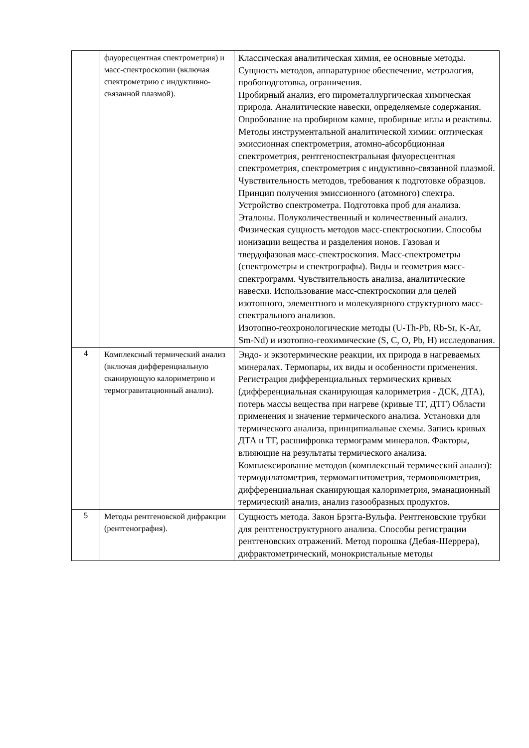| | флуоресцентная спектрометрия) и масс-спектроскопии (включая спектрометрию с индуктивно-связанной плазмой). | Классическая аналитическая химия, ее основные методы. Сущность методов, аппаратурное обеспечение, метрология, пробоподготовка, ограничения. Пробирный анализ, его пирометаллургическая химическая природа. Аналитические навески, определяемые содержания. Опробование на пробирном камне, пробирные иглы и реактивы. Методы инструментальной аналитической химии: оптическая эмиссионная спектрометрия, атомно-абсорбционная спектрометрия, рентгеноспектральная флуоресцентная спектрометрия, спектрометрия с индуктивно-связанной плазмой. Чувствительность методов, требования к подготовке образцов. Принцип получения эмиссионного (атомного) спектра. Устройство спектрометра. Подготовка проб для анализа. Эталоны. Полуколичественный и количественный анализ. Физическая сущность методов масс-спектроскопии. Способы ионизации вещества и разделения ионов. Газовая и твердофазовая масс-спектроскопия. Масс-спектрометры (спектрометры и спектрографы). Виды и геометрия масс-спектрограмм. Чувствительность анализа, аналитические навески. Использование масс-спектроскопии для целей изотопного, элементного и молекулярного структурного масс-спектрального анализов. Изотопно-геохронологические методы (U-Th-Pb, Rb-Sr, K-Ar, Sm-Nd) и изотопно-геохимические (S, C, O, Pb, H) исследования. |
| 4 | Комплексный термический анализ (включая дифференциальную сканирующую калориметрию и термогравитационный анализ). | Эндо- и экзотермические реакции, их природа в нагреваемых минералах. Термопары, их виды и особенности применения. Регистрация дифференциальных термических кривых (дифференциальная сканирующая калориметрия - ДСК, ДТА), потерь массы вещества при нагреве (кривые ТГ, ДТГ) Области применения и значение термического анализа. Установки для термического анализа, принципиальные схемы. Запись кривых ДТА и ТГ, расшифровка термограмм минералов. Факторы, влияющие на результаты термического анализа. Комплексирование методов (комплексный термический анализ): термодилатометрия, термомагнитометрия, термоволюметрия, дифференциальная сканирующая калориметрия, эманационный термический анализ, анализ газообразных продуктов. |
| 5 | Методы рентгеновской дифракции (рентгенография). | Сущность метода. Закон Брэгга-Вульфа. Рентгеновские трубки для рентгеноструктурного анализа. Способы регистрации рентгеновских отражений. Метод порошка (Дебая-Шеррера), дифрактометрический, монокристальные методы |